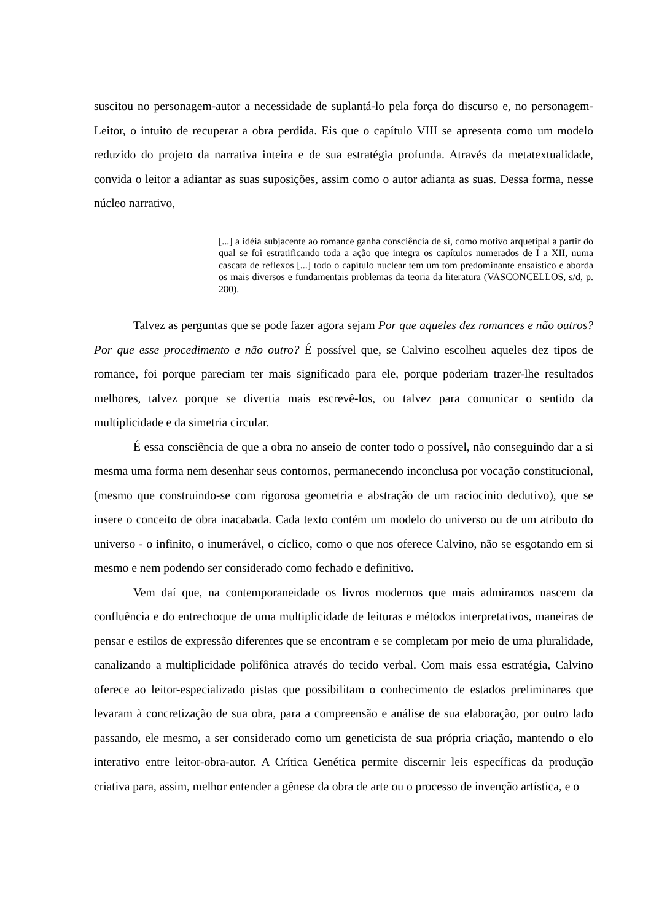suscitou no personagem-autor a necessidade de suplantá-lo pela força do discurso e, no personagem-Leitor, o intuito de recuperar a obra perdida. Eis que o capítulo VIII se apresenta como um modelo reduzido do projeto da narrativa inteira e de sua estratégia profunda. Através da metatextualidade, convida o leitor a adiantar as suas suposições, assim como o autor adianta as suas. Dessa forma, nesse núcleo narrativo,
[...] a idéia subjacente ao romance ganha consciência de si, como motivo arquetipal a partir do qual se foi estratificando toda a ação que integra os capítulos numerados de I a XII, numa cascata de reflexos [...] todo o capítulo nuclear tem um tom predominante ensaístico e aborda os mais diversos e fundamentais problemas da teoria da literatura (VASCONCELLOS, s/d, p. 280).
Talvez as perguntas que se pode fazer agora sejam Por que aqueles dez romances e não outros? Por que esse procedimento e não outro? É possível que, se Calvino escolheu aqueles dez tipos de romance, foi porque pareciam ter mais significado para ele, porque poderiam trazer-lhe resultados melhores, talvez porque se divertia mais escrevê-los, ou talvez para comunicar o sentido da multiplicidade e da simetria circular.
É essa consciência de que a obra no anseio de conter todo o possível, não conseguindo dar a si mesma uma forma nem desenhar seus contornos, permanecendo inconclusa por vocação constitucional, (mesmo que construindo-se com rigorosa geometria e abstração de um raciocínio dedutivo), que se insere o conceito de obra inacabada. Cada texto contém um modelo do universo ou de um atributo do universo - o infinito, o inumerável, o cíclico, como o que nos oferece Calvino, não se esgotando em si mesmo e nem podendo ser considerado como fechado e definitivo.
Vem daí que, na contemporaneidade os livros modernos que mais admiramos nascem da confluência e do entrechoque de uma multiplicidade de leituras e métodos interpretativos, maneiras de pensar e estilos de expressão diferentes que se encontram e se completam por meio de uma pluralidade, canalizando a multiplicidade polifônica através do tecido verbal. Com mais essa estratégia, Calvino oferece ao leitor-especializado pistas que possibilitam o conhecimento de estados preliminares que levaram à concretização de sua obra, para a compreensão e análise de sua elaboração, por outro lado passando, ele mesmo, a ser considerado como um geneticista de sua própria criação, mantendo o elo interativo entre leitor-obra-autor. A Crítica Genética permite discernir leis específicas da produção criativa para, assim, melhor entender a gênese da obra de arte ou o processo de invenção artística, e o